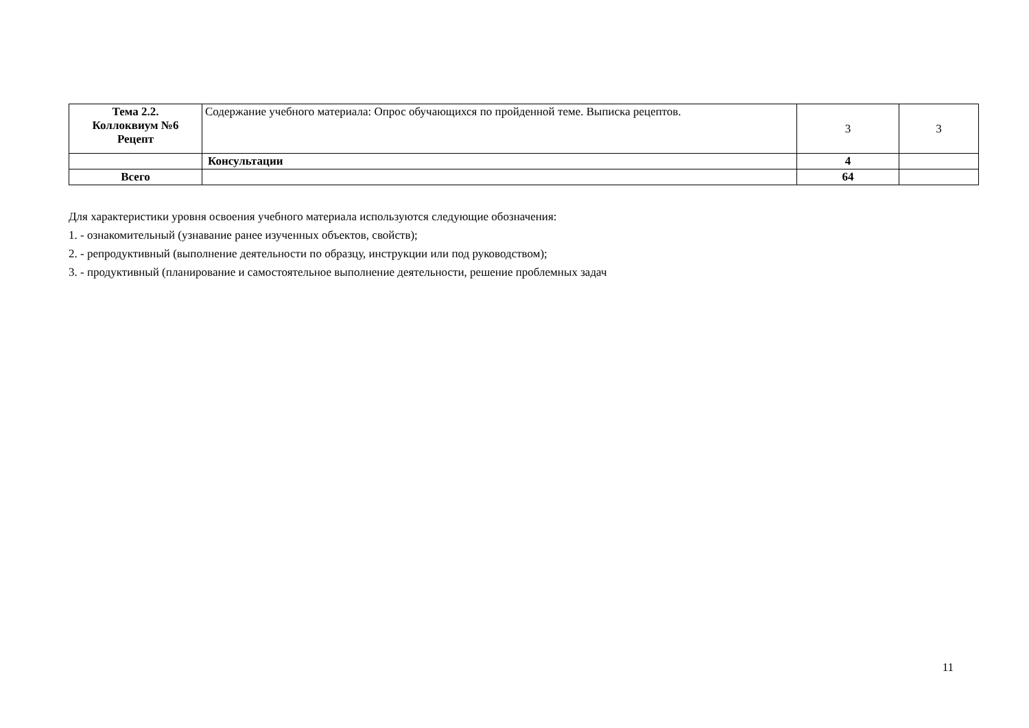| Тема 2.2. Коллоквиум №6 Рецепт | Содержание учебного материала: Опрос обучающихся по пройденной теме. Выписка рецептов. | 3 | 3 |
| | Консультации | 4 | |
| Всего | | 64 | |
Для характеристики уровня освоения учебного материала используются следующие обозначения:
1. - ознакомительный (узнавание ранее изученных объектов, свойств);
2. - репродуктивный (выполнение деятельности по образцу, инструкции или под руководством);
3. - продуктивный (планирование и самостоятельное выполнение деятельности, решение проблемных задач
11